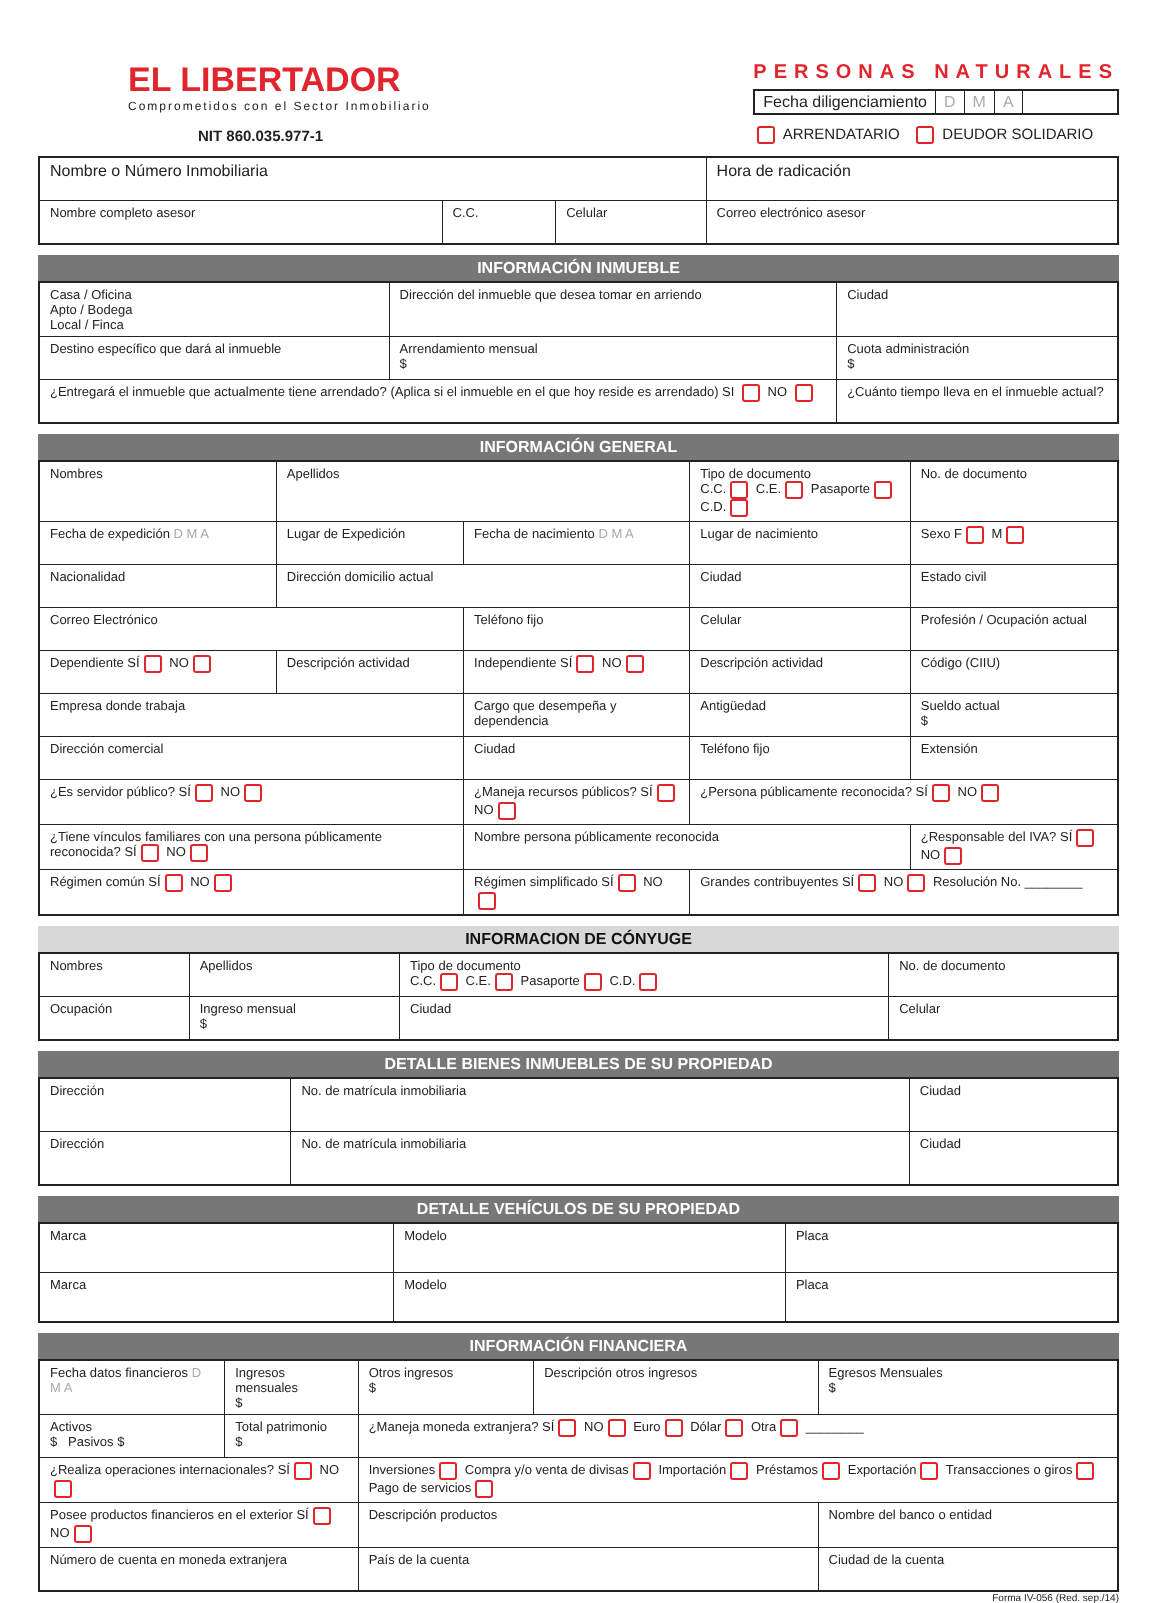EL LIBERTADOR
Comprometidos con el Sector Inmobiliario
NIT 860.035.977-1
PERSONAS NATURALES
Fecha diligenciamiento D M A
ARRENDATARIO DEUDOR SOLIDARIO
| Nombre o Número Inmobiliaria | | | Hora de radicación |
| Nombre completo asesor | C.C. | Celular | Correo electrónico asesor |
INFORMACIÓN INMUEBLE
| Casa / Oficina Apto / Bodega Local / Finca | Dirección del inmueble que desea tomar en arriendo | | Ciudad |
| Destino específico que dará al inmueble | | Arrendamiento mensual $ | Cuota administración $ |
| ¿Entregará el inmueble que actualmente tiene arrendado? (Aplica si el inmueble en el que hoy reside es arrendado) SI NO | | | ¿Cuánto tiempo lleva en el inmueble actual? |
INFORMACIÓN GENERAL
| Nombres | Apellidos | | Tipo de documento C.C. C.E. Pasaporte C.D. | No. de documento |
| Fecha de expedición D M A | Lugar de Expedición | Fecha de nacimiento D M A | Lugar de nacimiento | Sexo F M |
| Nacionalidad | Dirección domicilio actual | | Ciudad | Estado civil |
| Correo Electrónico | | Teléfono fijo | Celular | Profesión / Ocupación actual |
| Dependiente SÍ NO | Descripción actividad | Independiente SÍ NO | Descripción actividad | Código (CIIU) |
| Empresa donde trabaja | | Cargo que desempeña y dependencia | Antigüedad | Sueldo actual $ |
| Dirección comercial | | Ciudad | Teléfono fijo | Extensión |
| ¿Es servidor público? SÍ NO | | ¿Maneja recursos públicos? SÍ NO | ¿Persona públicamente reconocida? SÍ NO | |
| ¿Tiene vínculos familiares con una persona públicamente reconocida? SÍ NO | | Nombre persona públicamente reconocida | | ¿Responsable del IVA? SÍ NO |
| Régimen común SÍ NO | | Régimen simplificado SÍ NO | Grandes contribuyentes SÍ NO Resolución No. ________ | |
INFORMACION DE CÓNYUGE
| Nombres | Apellidos | Tipo de documento C.C. C.E. Pasaporte C.D. | No. de documento |
| Ocupación | Ingreso mensual $ | Ciudad | Celular |
DETALLE BIENES INMUEBLES DE SU PROPIEDAD
| Dirección | No. de matrícula inmobiliaria | Ciudad |
| Dirección | No. de matrícula inmobiliaria | Ciudad |
DETALLE VEHÍCULOS DE SU PROPIEDAD
| Marca | Modelo | Placa |
| Marca | Modelo | Placa |
INFORMACIÓN FINANCIERA
| Fecha datos financieros D M A | Ingresos mensuales $ | Otros ingresos $ | Descripción otros ingresos | Egresos Mensuales $ |
| Activos $ Pasivos $ | Total patrimonio $ | ¿Maneja moneda extranjera? SÍ NO Euro Dólar Otra ________ | | |
| ¿Realiza operaciones internacionales? SÍ NO | | Inversiones Compra y/o venta de divisas Importación Préstamos Exportación Transacciones o giros Pago de servicios | | |
| Posee productos financieros en el exterior SÍ NO | | Descripción productos | | Nombre del banco o entidad |
| Número de cuenta en moneda extranjera | | País de la cuenta | | Ciudad de la cuenta |
Forma IV-056 (Red. sep./14)